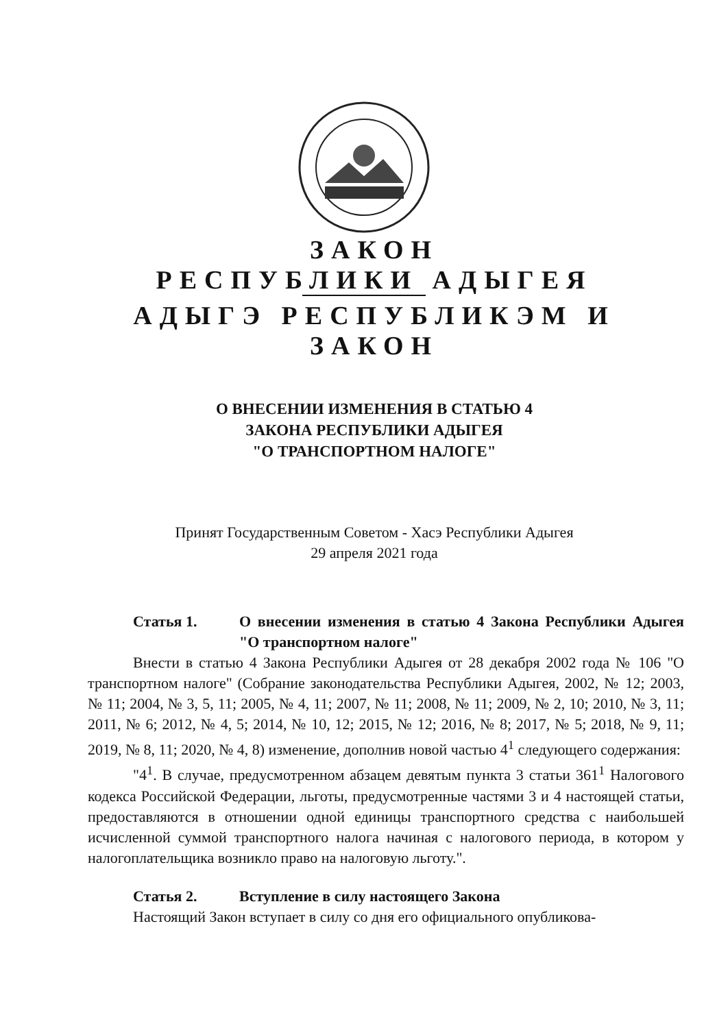ЗАКОН
РЕСПУБЛИКИ АДЫГЕЯ
АДЫГЭ РЕСПУБЛИКЭМ И
ЗАКОН
О ВНЕСЕНИИ ИЗМЕНЕНИЯ В СТАТЬЮ 4
ЗАКОНА РЕСПУБЛИКИ АДЫГЕЯ
"О ТРАНСПОРТНОМ НАЛОГЕ"
Принят Государственным Советом - Хасэ Республики Адыгея
29 апреля 2021 года
Статья 1. О внесении изменения в статью 4 Закона Республики Адыгея "О транспортном налоге"
Внести в статью 4 Закона Республики Адыгея от 28 декабря 2002 года № 106 "О транспортном налоге" (Собрание законодательства Республики Адыгея, 2002, № 12; 2003, № 11; 2004, № 3, 5, 11; 2005, № 4, 11; 2007, № 11; 2008, № 11; 2009, № 2, 10; 2010, № 3, 11; 2011, № 6; 2012, № 4, 5; 2014, № 10, 12; 2015, № 12; 2016, № 8; 2017, № 5; 2018, № 9, 11; 2019, № 8, 11; 2020, № 4, 8) изменение, дополнив новой частью 4<sup>1</sup> следующего содержания:
"4<sup>1</sup>. В случае, предусмотренном абзацем девятым пункта 3 статьи 361<sup>1</sup> Налогового кодекса Российской Федерации, льготы, предусмотренные частями 3 и 4 настоящей статьи, предоставляются в отношении одной единицы транспортного средства с наибольшей исчисленной суммой транспортного налога начиная с налогового периода, в котором у налогоплательщика возникло право на налоговую льготу.".
Статья 2. Вступление в силу настоящего Закона
Настоящий Закон вступает в силу со дня его официального опубликова-